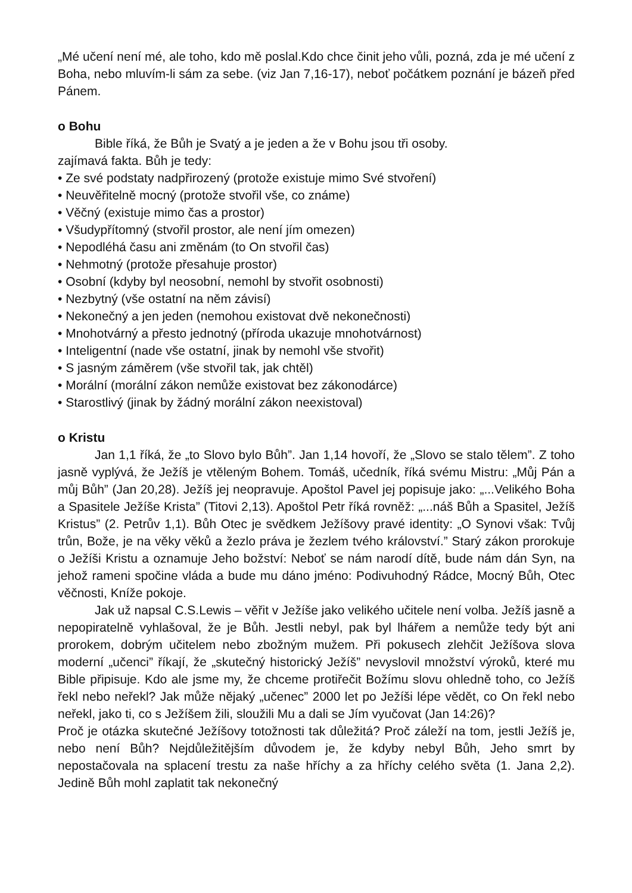„Mé učení není mé, ale toho, kdo mě poslal.Kdo chce činit jeho vůli, pozná, zda je mé učení z Boha, nebo mluvím-li sám za sebe. (viz Jan 7,16-17), neboť počátkem poznání je bázeň před Pánem.
o Bohu
Bible říká, že Bůh je Svatý a je jeden a že v Bohu jsou tři osoby.
zajímavá fakta. Bůh je tedy:
• Ze své podstaty nadpřirozený (protože existuje mimo Své stvoření)
• Neuvěřitelně mocný (protože stvořil vše, co známe)
• Věčný (existuje mimo čas a prostor)
• Všudypřítomný (stvořil prostor, ale není jím omezen)
• Nepodléhá času ani změnám (to On stvořil čas)
• Nehmotný (protože přesahuje prostor)
• Osobní (kdyby byl neosobní, nemohl by stvořit osobnosti)
• Nezbytný (vše ostatní na něm závisí)
• Nekonečný a jen jeden (nemohou existovat dvě nekonečnosti)
• Mnohotvárný a přesto jednotný (příroda ukazuje mnohotvárnost)
• Inteligentní (nade vše ostatní, jinak by nemohl vše stvořit)
• S jasným záměrem (vše stvořil tak, jak chtěl)
• Morální (morální zákon nemůže existovat bez zákonodárce)
• Starostlivý (jinak by žádný morální zákon neexistoval)
o Kristu
Jan 1,1 říká, že „to Slovo bylo Bůh”. Jan 1,14 hovoří, že „Slovo se stalo tělem”. Z toho jasně vyplývá, že Ježíš je vtěleným Bohem. Tomáš, učedník, říká svému Mistru: „Můj Pán a můj Bůh” (Jan 20,28). Ježíš jej neopravuje. Apoštol Pavel jej popisuje jako: „...Velikého Boha a Spasitele Ježíše Krista” (Titovi 2,13). Apoštol Petr říká rovněž: „...náš Bůh a Spasitel, Ježíš Kristus” (2. Petrův 1,1). Bůh Otec je svědkem Ježíšovy pravé identity: „O Synovi však: Tvůj trůn, Bože, je na věky věků a žezlo práva je žezlem tvého království.” Starý zákon prorokuje o Ježíši Kristu a oznamuje Jeho božství: Neboť se nám narodí dítě, bude nám dán Syn, na jehož rameni spočine vláda a bude mu dáno jméno: Podivuhodný Rádce, Mocný Bůh, Otec věčnosti, Kníže pokoje.
Jak už napsal C.S.Lewis – věřit v Ježíše jako velikého učitele není volba. Ježíš jasně a nepopiratelně vyhlašoval, že je Bůh. Jestli nebyl, pak byl lhářem a nemůže tedy být ani prorokem, dobrým učitelem nebo zbožným mužem. Při pokusech zlehčit Ježíšova slova moderní „učenci” říkají, že „skutečný historický Ježíš” nevyslovil množství výroků, které mu Bible připisuje. Kdo ale jsme my, že chceme protiřečit Božímu slovu ohledně toho, co Ježíš řekl nebo neřekl? Jak může nějaký „učenec” 2000 let po Ježíši lépe vědět, co On řekl nebo neřekl, jako ti, co s Ježíšem žili, sloužili Mu a dali se Jím vyučovat (Jan 14:26)?
Proč je otázka skutečné Ježíšovy totožnosti tak důležitá? Proč záleží na tom, jestli Ježíš je, nebo není Bůh? Nejdůležitějším důvodem je, že kdyby nebyl Bůh, Jeho smrt by nepostačovala na splacení trestu za naše hříchy a za hříchy celého světa (1. Jana 2,2). Jedině Bůh mohl zaplatit tak nekonečný